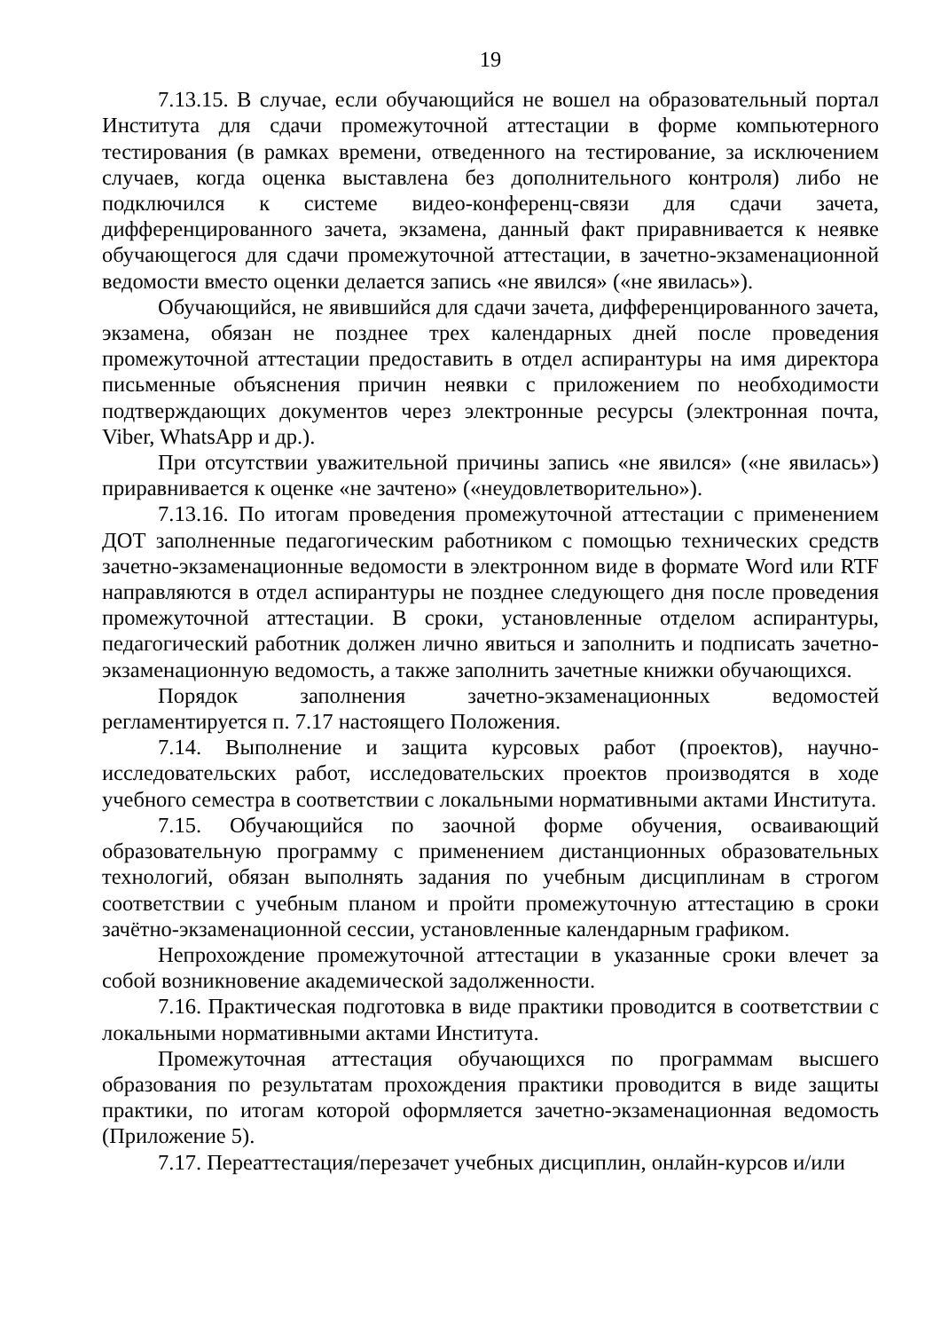19
7.13.15. В случае, если обучающийся не вошел на образовательный портал Института для сдачи промежуточной аттестации в форме компьютерного тестирования (в рамках времени, отведенного на тестирование, за исключением случаев, когда оценка выставлена без дополнительного контроля) либо не подключился к системе видео-конференц-связи для сдачи зачета, дифференцированного зачета, экзамена, данный факт приравнивается к неявке обучающегося для сдачи промежуточной аттестации, в зачетно-экзаменационной ведомости вместо оценки делается запись «не явился» («не явилась»).
Обучающийся, не явившийся для сдачи зачета, дифференцированного зачета, экзамена, обязан не позднее трех календарных дней после проведения промежуточной аттестации предоставить в отдел аспирантуры на имя директора письменные объяснения причин неявки с приложением по необходимости подтверждающих документов через электронные ресурсы (электронная почта, Viber, WhatsApp и др.).
При отсутствии уважительной причины запись «не явился» («не явилась») приравнивается к оценке «не зачтено» («неудовлетворительно»).
7.13.16. По итогам проведения промежуточной аттестации с применением ДОТ заполненные педагогическим работником с помощью технических средств зачетно-экзаменационные ведомости в электронном виде в формате Word или RTF направляются в отдел аспирантуры не позднее следующего дня после проведения промежуточной аттестации. В сроки, установленные отделом аспирантуры, педагогический работник должен лично явиться и заполнить и подписать зачетно- экзаменационную ведомость, а также заполнить зачетные книжки обучающихся.
Порядок заполнения зачетно-экзаменационных ведомостей регламентируется п. 7.17 настоящего Положения.
7.14. Выполнение и защита курсовых работ (проектов), научно-исследовательских работ, исследовательских проектов производятся в ходе учебного семестра в соответствии с локальными нормативными актами Института.
7.15. Обучающийся по заочной форме обучения, осваивающий образовательную программу с применением дистанционных образовательных технологий, обязан выполнять задания по учебным дисциплинам в строгом соответствии с учебным планом и пройти промежуточную аттестацию в сроки зачётно-экзаменационной сессии, установленные календарным графиком.
Непрохождение промежуточной аттестации в указанные сроки влечет за собой возникновение академической задолженности.
7.16. Практическая подготовка в виде практики проводится в соответствии с локальными нормативными актами Института.
Промежуточная аттестация обучающихся по программам высшего образования по результатам прохождения практики проводится в виде защиты практики, по итогам которой оформляется зачетно-экзаменационная ведомость (Приложение 5).
7.17. Переаттестация/перезачет учебных дисциплин, онлайн-курсов и/или